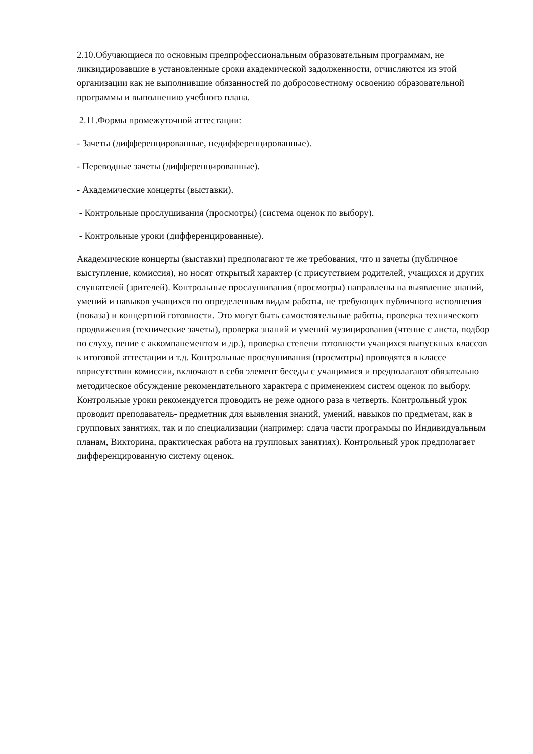2.10.Обучающиеся по основным предпрофессиональным образовательным программам, не ликвидировавшие в установленные сроки академической задолженности, отчисляются из этой организации как не выполнившие обязанностей по добросовестному освоению образовательной программы и выполнению учебного плана.
2.11.Формы промежуточной аттестации:
- Зачеты (дифференцированные, недифференцированные).
- Переводные зачеты (дифференцированные).
- Академические концерты (выставки).
- Контрольные прослушивания (просмотры) (система оценок по выбору).
- Контрольные уроки (дифференцированные).
Академические концерты (выставки) предполагают те же требования, что и зачеты (публичное выступление, комиссия), но носят открытый характер (с присутствием родителей, учащихся и других слушателей (зрителей). Контрольные прослушивания (просмотры) направлены на выявление знаний, умений и навыков учащихся по определенным видам работы, не требующих публичного исполнения (показа) и концертной готовности. Это могут быть самостоятельные работы, проверка технического продвижения (технические зачеты), проверка знаний и умений музицирования (чтение с листа, подбор по слуху, пение с аккомпанементом и др.), проверка степени готовности учащихся выпускных классов к итоговой аттестации и т.д. Контрольные прослушивания (просмотры) проводятся в классе вприсутствии комиссии, включают в себя элемент беседы с учащимися и предполагают обязательно методическое обсуждение рекомендательного характера с применением систем оценок по выбору. Контрольные уроки рекомендуется проводить не реже одного раза в четверть. Контрольный урок проводит преподаватель- предметник для выявления знаний, умений, навыков по предметам, как в групповых занятиях, так и по специализации (например: сдача части программы по Индивидуальным планам, Викторина, практическая работа на групповых занятиях). Контрольный урок предполагает дифференцированную систему оценок.